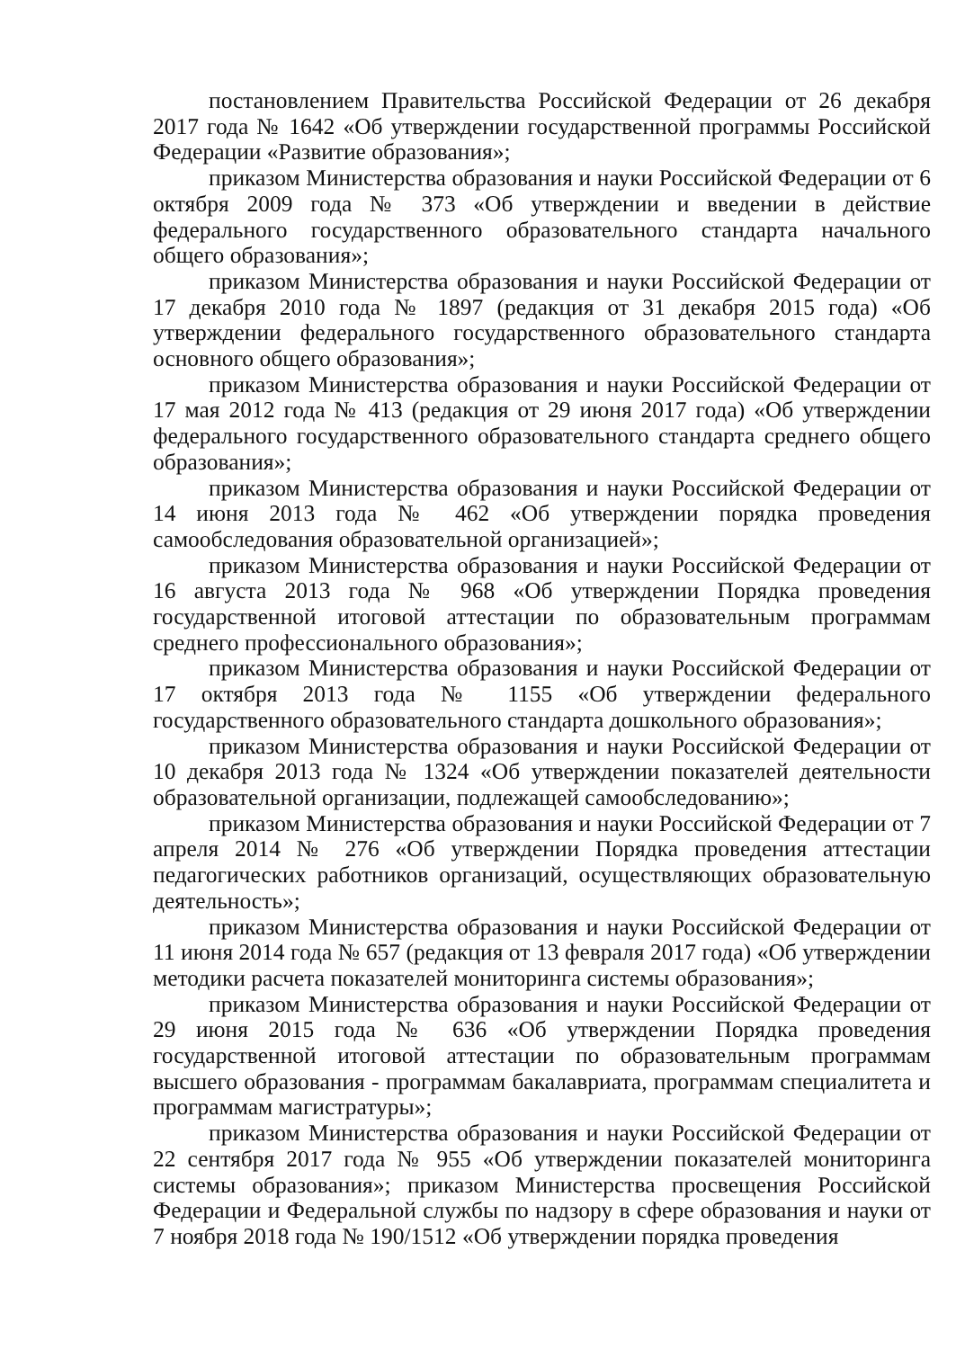постановлением Правительства Российской Федерации от 26 декабря 2017 года № 1642 «Об утверждении государственной программы Российской Федерации «Развитие образования»;
приказом Министерства образования и науки Российской Федерации от 6 октября 2009 года № 373 «Об утверждении и введении в действие федерального государственного образовательного стандарта начального общего образования»;
приказом Министерства образования и науки Российской Федерации от 17 декабря 2010 года № 1897 (редакция от 31 декабря 2015 года) «Об утверждении федерального государственного образовательного стандарта основного общего образования»;
приказом Министерства образования и науки Российской Федерации от 17 мая 2012 года № 413 (редакция от 29 июня 2017 года) «Об утверждении федерального государственного образовательного стандарта среднего общего образования»;
приказом Министерства образования и науки Российской Федерации от 14 июня 2013 года № 462 «Об утверждении порядка проведения самообследования образовательной организацией»;
приказом Министерства образования и науки Российской Федерации от 16 августа 2013 года № 968 «Об утверждении Порядка проведения государственной итоговой аттестации по образовательным программам среднего профессионального образования»;
приказом Министерства образования и науки Российской Федерации от 17 октября 2013 года № 1155 «Об утверждении федерального государственного образовательного стандарта дошкольного образования»;
приказом Министерства образования и науки Российской Федерации от 10 декабря 2013 года № 1324 «Об утверждении показателей деятельности образовательной организации, подлежащей самообследованию»;
приказом Министерства образования и науки Российской Федерации от 7 апреля 2014 № 276 «Об утверждении Порядка проведения аттестации педагогических работников организаций, осуществляющих образовательную деятельность»;
приказом Министерства образования и науки Российской Федерации от 11 июня 2014 года № 657 (редакция от 13 февраля 2017 года) «Об утверждении методики расчета показателей мониторинга системы образования»;
приказом Министерства образования и науки Российской Федерации от 29 июня 2015 года № 636 «Об утверждении Порядка проведения государственной итоговой аттестации по образовательным программам высшего образования - программам бакалавриата, программам специалитета и программам магистратуры»;
приказом Министерства образования и науки Российской Федерации от 22 сентября 2017 года № 955 «Об утверждении показателей мониторинга системы образования»; приказом Министерства просвещения Российской Федерации и Федеральной службы по надзору в сфере образования и науки от 7 ноября 2018 года № 190/1512 «Об утверждении порядка проведения